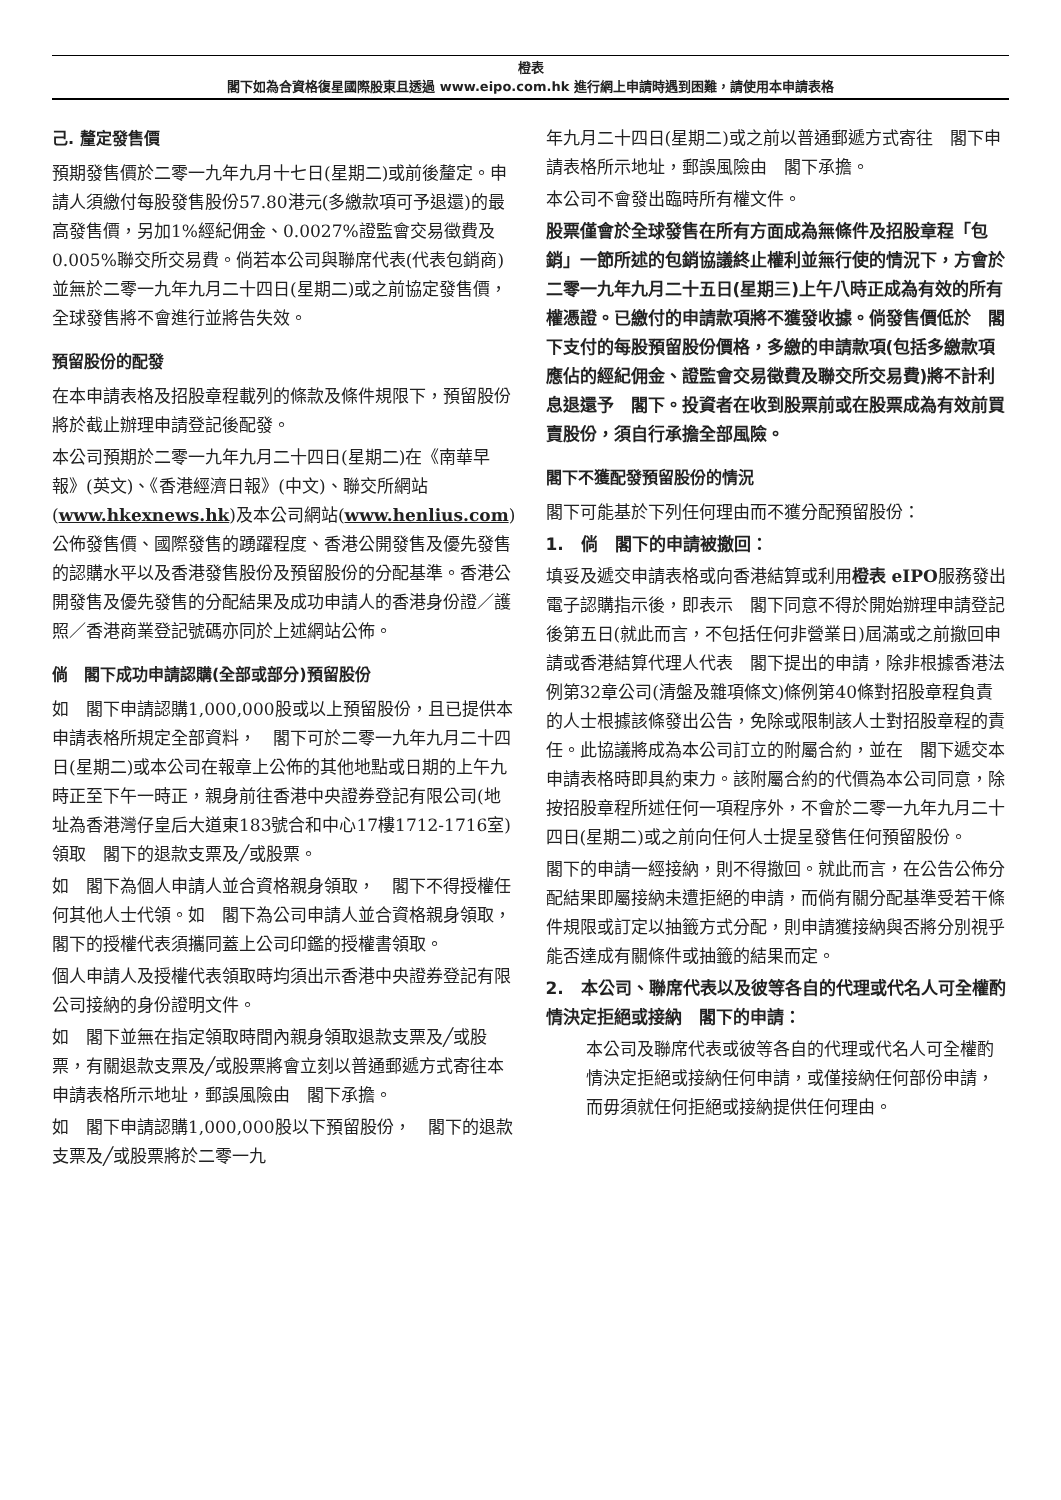橙表
閣下如為合資格復星國際股東且透過 www.eipo.com.hk 進行網上申請時遇到困難，請使用本申請表格
己. 釐定發售價
預期發售價於二零一九年九月十七日(星期二)或前後釐定。申請人須繳付每股發售股份57.80港元(多繳款項可予退還)的最高發售價，另加1%經紀佣金、0.0027%證監會交易徵費及0.005%聯交所交易費。倘若本公司與聯席代表(代表包銷商)並無於二零一九年九月二十四日(星期二)或之前協定發售價，全球發售將不會進行並將告失效。
預留股份的配發
在本申請表格及招股章程載列的條款及條件規限下，預留股份將於截止辦理申請登記後配發。
本公司預期於二零一九年九月二十四日(星期二)在《南華早報》(英文)、《香港經濟日報》(中文)、聯交所網站(www.hkexnews.hk)及本公司網站(www.henlius.com)公佈發售價、國際發售的踴躍程度、香港公開發售及優先發售的認購水平以及香港發售股份及預留股份的分配基準。香港公開發售及優先發售的分配結果及成功申請人的香港身份證／護照／香港商業登記號碼亦同於上述網站公佈。
倘　閣下成功申請認購(全部或部分)預留股份
如　閣下申請認購1,000,000股或以上預留股份，且已提供本申請表格所規定全部資料，　閣下可於二零一九年九月二十四日(星期二)或本公司在報章上公佈的其他地點或日期的上午九時正至下午一時正，親身前往香港中央證券登記有限公司(地址為香港灣仔皇后大道東183號合和中心17樓1712-1716室)領取　閣下的退款支票及╱或股票。
如　閣下為個人申請人並合資格親身領取，　閣下不得授權任何其他人士代領。如　閣下為公司申請人並合資格親身領取，　閣下的授權代表須攜同蓋上公司印鑑的授權書領取。
個人申請人及授權代表領取時均須出示香港中央證券登記有限公司接納的身份證明文件。
如　閣下並無在指定領取時間內親身領取退款支票及╱或股票，有關退款支票及╱或股票將會立刻以普通郵遞方式寄往本申請表格所示地址，郵誤風險由　閣下承擔。
如　閣下申請認購1,000,000股以下預留股份，　閣下的退款支票及╱或股票將於二零一九
年九月二十四日(星期二)或之前以普通郵遞方式寄往　閣下申請表格所示地址，郵誤風險由　閣下承擔。
本公司不會發出臨時所有權文件。
股票僅會於全球發售在所有方面成為無條件及招股章程「包銷」一節所述的包銷協議終止權利並無行使的情況下，方會於二零一九年九月二十五日(星期三)上午八時正成為有效的所有權憑證。已繳付的申請款項將不獲發收據。倘發售價低於　閣下支付的每股預留股份價格，多繳的申請款項(包括多繳款項應佔的經紀佣金、證監會交易徵費及聯交所交易費)將不計利息退還予　閣下。投資者在收到股票前或在股票成為有效前買賣股份，須自行承擔全部風險。
閣下不獲配發預留股份的情況
閣下可能基於下列任何理由而不獲分配預留股份：
1.　倘　閣下的申請被撤回：
填妥及遞交申請表格或向香港結算或利用橙表 eIPO服務發出電子認購指示後，即表示　閣下同意不得於開始辦理申請登記後第五日(就此而言，不包括任何非營業日)屆滿或之前撤回申請或香港結算代理人代表　閣下提出的申請，除非根據香港法例第32章公司(清盤及雜項條文)條例第40條對招股章程負責的人士根據該條發出公告，免除或限制該人士對招股章程的責任。此協議將成為本公司訂立的附屬合約，並在　閣下遞交本申請表格時即具約束力。該附屬合約的代價為本公司同意，除按招股章程所述任何一項程序外，不會於二零一九年九月二十四日(星期二)或之前向任何人士提呈發售任何預留股份。
閣下的申請一經接納，則不得撤回。就此而言，在公告公佈分配結果即屬接納未遭拒絕的申請，而倘有關分配基準受若干條件規限或訂定以抽籤方式分配，則申請獲接納與否將分別視乎能否達成有關條件或抽籤的結果而定。
2.　本公司、聯席代表以及彼等各自的代理或代名人可全權酌情決定拒絕或接納　閣下的申請：
本公司及聯席代表或彼等各自的代理或代名人可全權酌情決定拒絕或接納任何申請，或僅接納任何部份申請，而毋須就任何拒絕或接納提供任何理由。